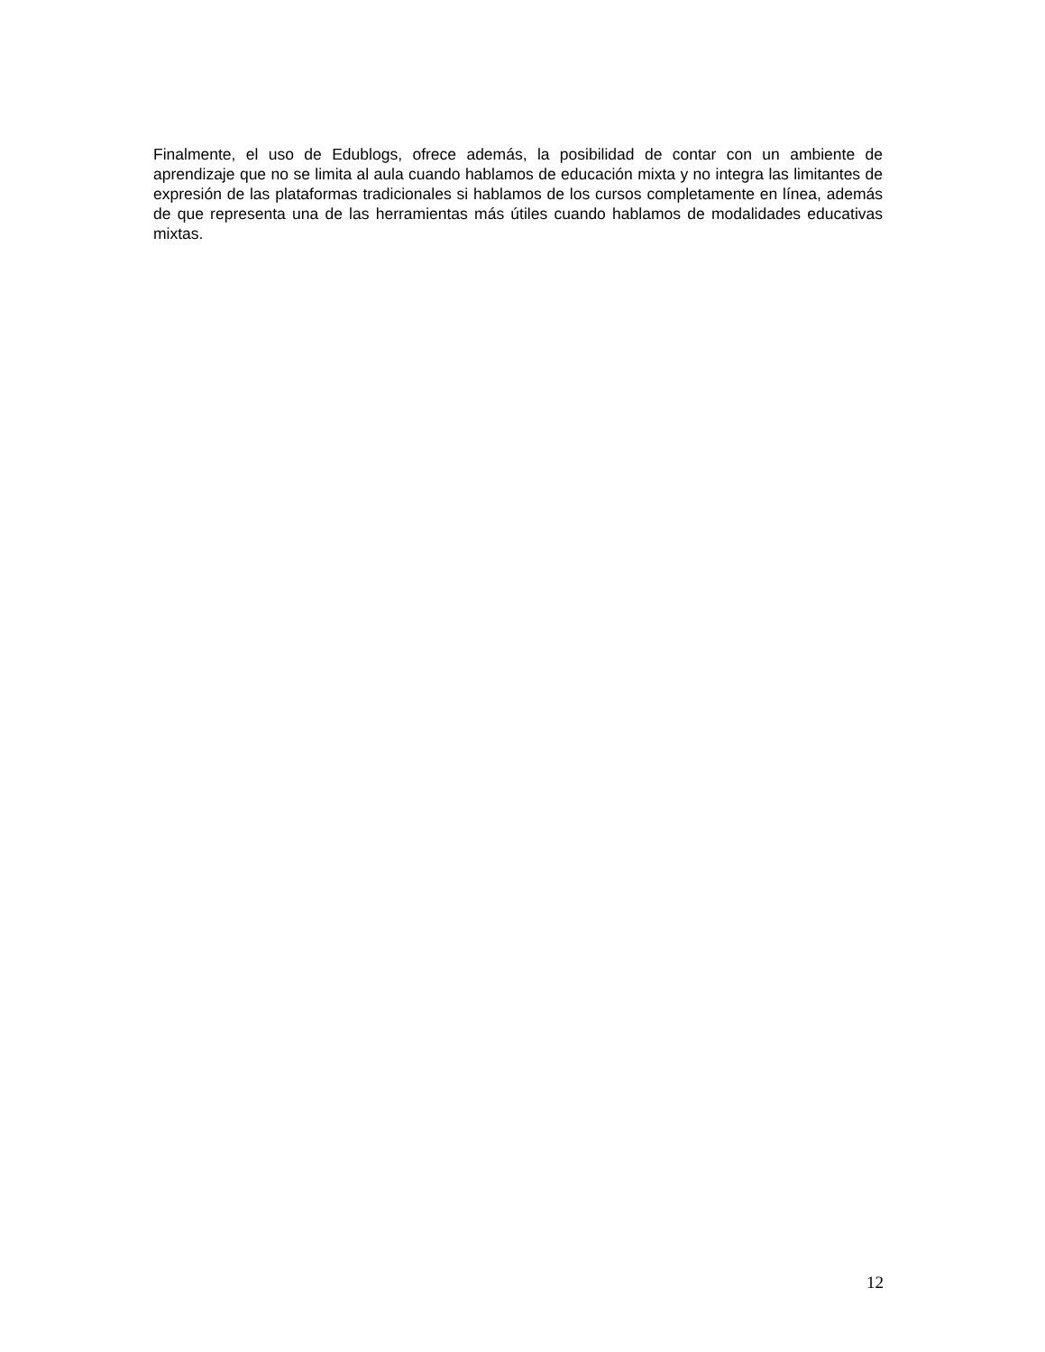Finalmente, el uso de Edublogs, ofrece además, la posibilidad de contar con un ambiente de aprendizaje que no se limita al aula cuando hablamos de educación mixta y no integra las limitantes de expresión de las plataformas tradicionales si hablamos de los cursos completamente en línea, además de que representa una de las herramientas más útiles cuando hablamos de modalidades educativas mixtas.
12